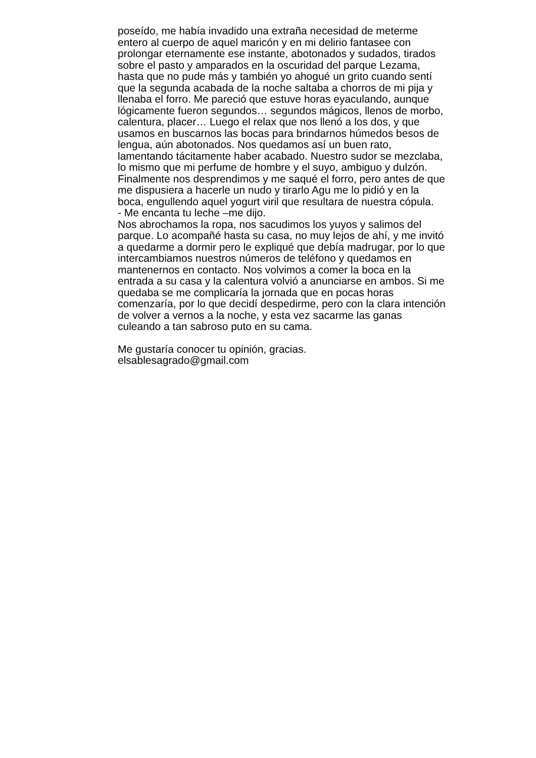poseído, me había invadido una extraña necesidad de meterme
entero al cuerpo de aquel maricón y en mi delirio fantasee con
prolongar eternamente ese instante, abotonados y sudados, tirados
sobre el pasto y amparados en la oscuridad del parque Lezama,
hasta que no pude más y también yo ahogué un grito cuando sentí
que la segunda acabada de la noche saltaba a chorros de mi pija y
llenaba el forro. Me pareció que estuve horas eyaculando, aunque
lógicamente fueron segundos… segundos mágicos, llenos de morbo,
calentura, placer… Luego el relax que nos llenó a los dos, y que
usamos en buscarnos las bocas para brindarnos húmedos besos de
lengua, aún abotonados. Nos quedamos así un buen rato,
lamentando tácitamente haber acabado. Nuestro sudor se mezclaba,
lo mismo que mi perfume de hombre y el suyo, ambiguo y dulzón.
Finalmente nos desprendimos y me saqué el forro, pero antes de que
me dispusiera a hacerle un nudo y tirarlo Agu me lo pidió y en la
boca, engullendo aquel yogurt viril que resultara de nuestra cópula.
- Me encanta tu leche –me dijo.
Nos abrochamos la ropa, nos sacudimos los yuyos y salimos del
parque. Lo acompañé hasta su casa, no muy lejos de ahí, y me invitó
a quedarme a dormir pero le expliqué que debía madrugar, por lo que
intercambiamos nuestros números de teléfono y quedamos en
mantenernos en contacto. Nos volvimos a comer la boca en la
entrada a su casa y la calentura volvió a anunciarse en ambos. Si me
quedaba se me complicaría la jornada que en pocas horas
comenzaría, por lo que decidí despedirme, pero con la clara intención
de volver a vernos a la noche, y esta vez sacarme las ganas
culeando a tan sabroso puto en su cama.
Me gustaría conocer tu opinión, gracias.
elsablesagrado@gmail.com